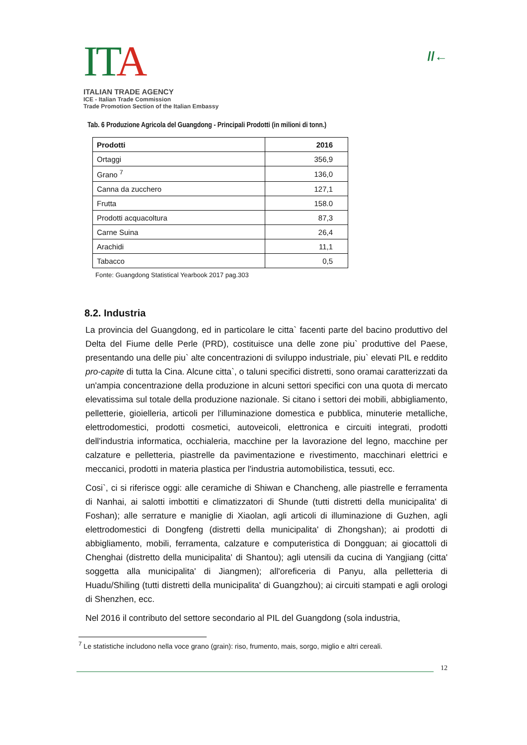ITA
ITALIAN TRADE AGENCY
ICE - Italian Trade Commission
Trade Promotion Section of the Italian Embassy
//←
Tab. 6 Produzione Agricola del Guangdong - Principali Prodotti (in milioni di tonn.)
| Prodotti | 2016 |
| --- | --- |
| Ortaggi | 356,9 |
| Grano <sup>7</sup> | 136,0 |
| Canna da zucchero | 127,1 |
| Frutta | 158.0 |
| Prodotti acquacoltura | 87,3 |
| Carne Suina | 26,4 |
| Arachidi | 11,1 |
| Tabacco | 0,5 |
Fonte: Guangdong Statistical Yearbook 2017 pag.303
8.2. Industria
La provincia del Guangdong, ed in particolare le citta` facenti parte del bacino produttivo del Delta del Fiume delle Perle (PRD), costituisce una delle zone piu` produttive del Paese, presentando una delle piu` alte concentrazioni di sviluppo industriale, piu` elevati PIL e reddito pro-capite di tutta la Cina. Alcune citta`, o taluni specifici distretti, sono oramai caratterizzati da un'ampia concentrazione della produzione in alcuni settori specifici con una quota di mercato elevatissima sul totale della produzione nazionale. Si citano i settori dei mobili, abbigliamento, pelletterie, gioielleria, articoli per l'illuminazione domestica e pubblica, minuterie metalliche, elettrodomestici, prodotti cosmetici, autoveicoli, elettronica e circuiti integrati, prodotti dell'industria informatica, occhialeria, macchine per la lavorazione del legno, macchine per calzature e pelletteria, piastrelle da pavimentazione e rivestimento, macchinari elettrici e meccanici, prodotti in materia plastica per l'industria automobilistica, tessuti, ecc.
Cosi`, ci si riferisce oggi: alle ceramiche di Shiwan e Chancheng, alle piastrelle e ferramenta di Nanhai, ai salotti imbottiti e climatizzatori di Shunde (tutti distretti della municipalita' di Foshan); alle serrature e maniglie di Xiaolan, agli articoli di illuminazione di Guzhen, agli elettrodomestici di Dongfeng (distretti della municipalita' di Zhongshan); ai prodotti di abbigliamento, mobili, ferramenta, calzature e computeristica di Dongguan; ai giocattoli di Chenghai (distretto della municipalita' di Shantou); agli utensili da cucina di Yangjiang (citta' soggetta alla municipalita' di Jiangmen); all'oreficeria di Panyu, alla pelletteria di Huadu/Shiling (tutti distretti della municipalita' di Guangzhou); ai circuiti stampati e agli orologi di Shenzhen, ecc.
Nel 2016 il contributo del settore secondario al PIL del Guangdong (sola industria,
<sup>7</sup> Le statistiche includono nella voce grano (grain): riso, frumento, mais, sorgo, miglio e altri cereali.
12